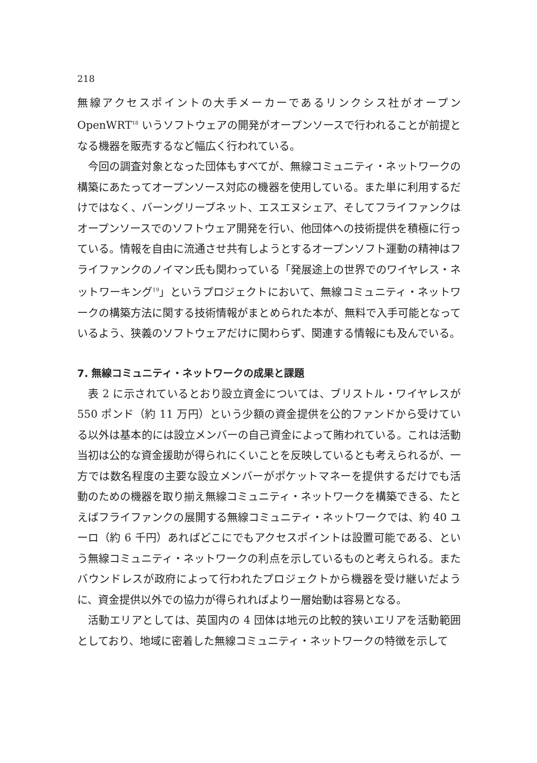218
無線アクセスポイントの大手メーカーであるリンクシス社がオープン OpenWRT<sup>18</sup> いうソフトウェアの開発がオープンソースで行われることが前提となる機器を販売するなど幅広く行われている。
今回の調査対象となった団体もすべてが、無線コミュニティ・ネットワークの構築にあたってオープンソース対応の機器を使用している。また単に利用するだけではなく、バーングリーブネット、エスエヌシェア、そしてフライファンクはオープンソースでのソフトウェア開発を行い、他団体への技術提供を積極に行っている。情報を自由に流通させ共有しようとするオープンソフト運動の精神はフライファンクのノイマン氏も関わっている「発展途上の世界でのワイヤレス・ネットワーキング<sup>19</sup>」というプロジェクトにおいて、無線コミュニティ・ネットワークの構築方法に関する技術情報がまとめられた本が、無料で入手可能となっているよう、狭義のソフトウェアだけに関わらず、関連する情報にも及んでいる。
7. 無線コミュニティ・ネットワークの成果と課題
表 2 に示されているとおり設立資金については、ブリストル・ワイヤレスが 550 ポンド（約 11 万円）という少額の資金提供を公的ファンドから受けている以外は基本的には設立メンバーの自己資金によって賄われている。これは活動当初は公的な資金援助が得られにくいことを反映しているとも考えられるが、一方では数名程度の主要な設立メンバーがポケットマネーを提供するだけでも活動のための機器を取り揃え無線コミュニティ・ネットワークを構築できる、たとえばフライファンクの展開する無線コミュニティ・ネットワークでは、約 40 ユーロ（約 6 千円）あればどこにでもアクセスポイントは設置可能である、という無線コミュニティ・ネットワークの利点を示しているものと考えられる。またバウンドレスが政府によって行われたプロジェクトから機器を受け継いだように、資金提供以外での協力が得られればより一層始動は容易となる。
活動エリアとしては、英国内の 4 団体は地元の比較的狭いエリアを活動範囲としており、地域に密着した無線コミュニティ・ネットワークの特徴を示して